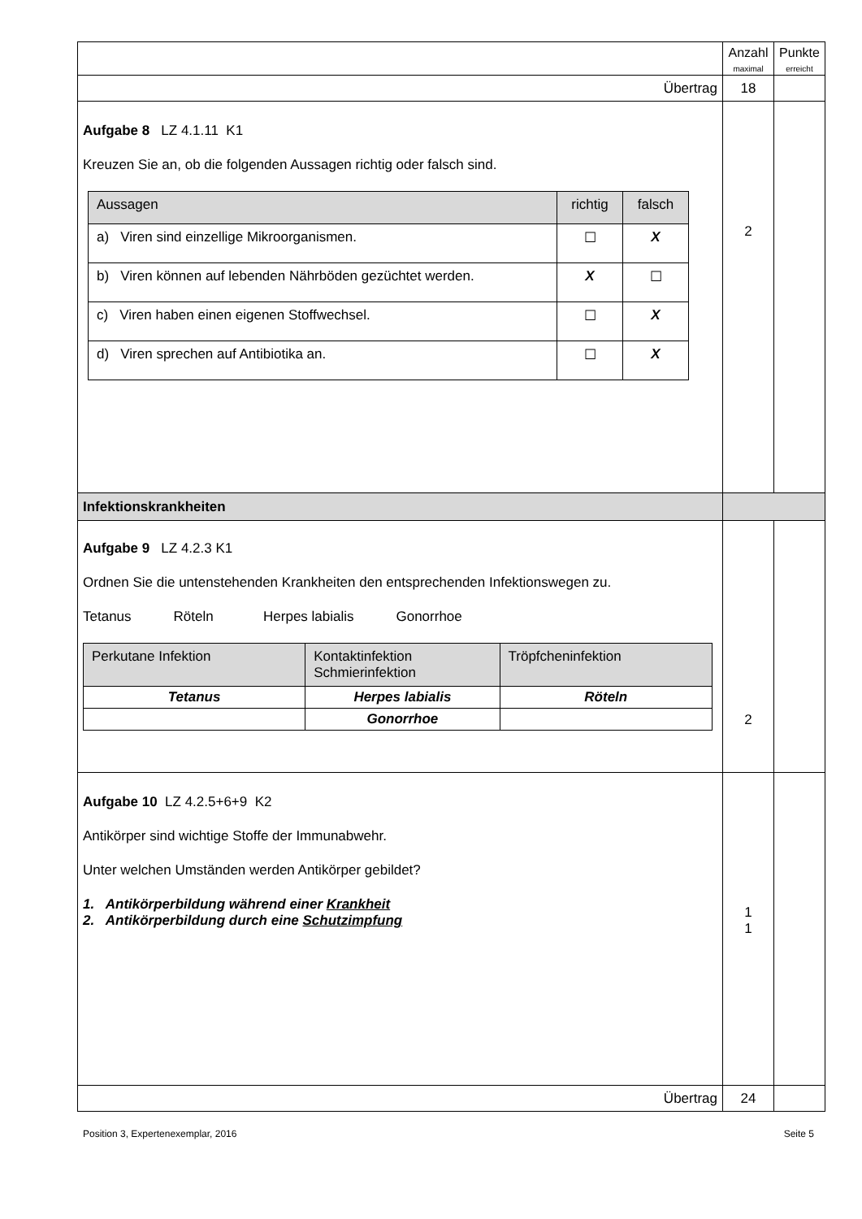| | Anzahl maximal | Punkte erreicht |
| Übertrag | 18 | |
| Aufgabe 8 LZ 4.1.11 K1 Kreuzen Sie an, ob die folgenden Aussagen richtig oder falsch sind. / Aussagen / richtig / falsch / / a) Viren sind einzellige Mikroorganismen. / ☐ / X / / b) Viren können auf lebenden Nährböden gezüchtet werden. / X / ☐ / / c) Viren haben einen eigenen Stoffwechsel. / ☐ / X / / d) Viren sprechen auf Antibiotika an. / ☐ / X / | 2 | |
| Infektionskrankheiten | | |
| Aufgabe 9 LZ 4.2.3 K1 Ordnen Sie die untenstehenden Krankheiten den entsprechenden Infektionswegen zu. Tetanus Röteln Herpes labialis Gonorrhoe / Perkutane Infektion / Kontaktinfektion Schmierinfektion / Tröpfcheninfektion / / Tetanus / Herpes labialis / Röteln / / / Gonorrhoe / / | 2 | |
| Aufgabe 10 LZ 4.2.5+6+9 K2 Antikörper sind wichtige Stoffe der Immunabwehr. Unter welchen Umständen werden Antikörper gebildet? 1. Antikörperbildung während einer Krankheit 2. Antikörperbildung durch eine Schutzimpfung | 1 1 | |
| Übertrag | 24 | |
Position 3, Expertenexemplar, 2016 Seite 5